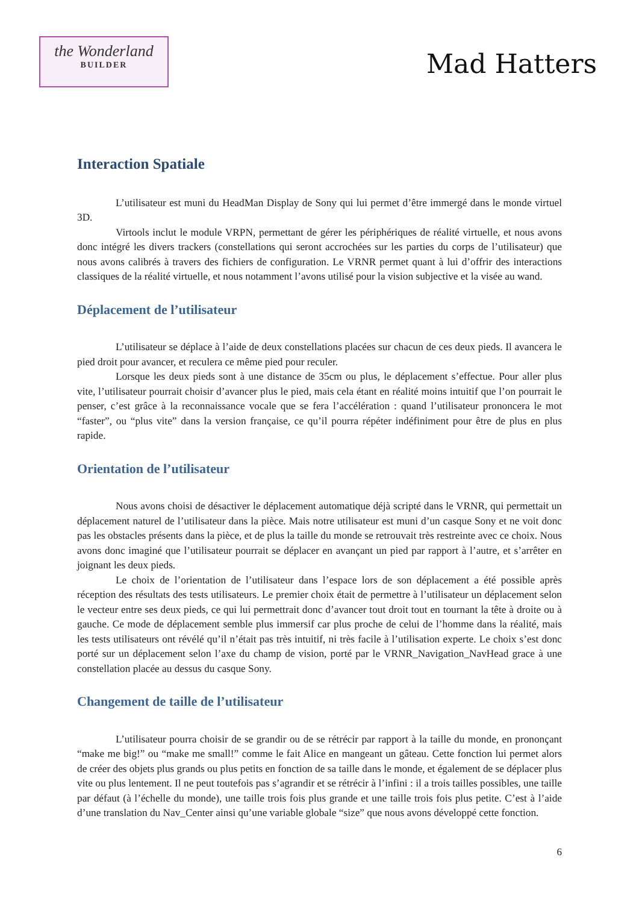the Wonderland
BUILDER
Mad Hatters
Interaction Spatiale
L’utilisateur est muni du HeadMan Display de Sony qui lui permet d’être immergé dans le monde virtuel 3D.
Virtools inclut le module VRPN, permettant de gérer les périphériques de réalité virtuelle, et nous avons donc intégré les divers trackers (constellations qui seront accrochées sur les parties du corps de l’utilisateur) que nous avons calibrés à travers des fichiers de configuration. Le VRNR permet quant à lui d’offrir des interactions classiques de la réalité virtuelle, et nous notamment l’avons utilisé pour la vision subjective et la visée au wand.
Déplacement de l’utilisateur
L’utilisateur se déplace à l’aide de deux constellations placées sur chacun de ces deux pieds. Il avancera le pied droit pour avancer, et reculera ce même pied pour reculer.
Lorsque les deux pieds sont à une distance de 35cm ou plus, le déplacement s’effectue. Pour aller plus vite, l’utilisateur pourrait choisir d’avancer plus le pied, mais cela étant en réalité moins intuitif que l’on pourrait le penser, c’est grâce à la reconnaissance vocale que se fera l’accélération : quand l’utilisateur prononcera le mot “faster”, ou “plus vite” dans la version française, ce qu’il pourra répéter indéfiniment pour être de plus en plus rapide.
Orientation de l’utilisateur
Nous avons choisi de désactiver le déplacement automatique déjà scripté dans le VRNR, qui permettait un déplacement naturel de l’utilisateur dans la pièce. Mais notre utilisateur est muni d’un casque Sony et ne voit donc pas les obstacles présents dans la pièce, et de plus la taille du monde se retrouvait très restreinte avec ce choix. Nous avons donc imaginé que l’utilisateur pourrait se déplacer en avançant un pied par rapport à l’autre, et s’arrêter en joignant les deux pieds.
Le choix de l’orientation de l’utilisateur dans l’espace lors de son déplacement a été possible après réception des résultats des tests utilisateurs. Le premier choix était de permettre à l’utilisateur un déplacement selon le vecteur entre ses deux pieds, ce qui lui permettrait donc d’avancer tout droit tout en tournant la tête à droite ou à gauche. Ce mode de déplacement semble plus immersif car plus proche de celui de l’homme dans la réalité, mais les tests utilisateurs ont révélé qu’il n’était pas très intuitif, ni très facile à l’utilisation experte. Le choix s’est donc porté sur un déplacement selon l’axe du champ de vision, porté par le VRNR_Navigation_NavHead grace à une constellation placée au dessus du casque Sony.
Changement de taille de l’utilisateur
L’utilisateur pourra choisir de se grandir ou de se rétrécir par rapport à la taille du monde, en prononçant “make me big!” ou “make me small!” comme le fait Alice en mangeant un gâteau. Cette fonction lui permet alors de créer des objets plus grands ou plus petits en fonction de sa taille dans le monde, et également de se déplacer plus vite ou plus lentement. Il ne peut toutefois pas s’agrandir et se rétrécir à l’infini : il a trois tailles possibles, une taille par défaut (à l’échelle du monde), une taille trois fois plus grande et une taille trois fois plus petite. C’est à l’aide d’une translation du Nav_Center ainsi qu’une variable globale “size” que nous avons développé cette fonction.
6